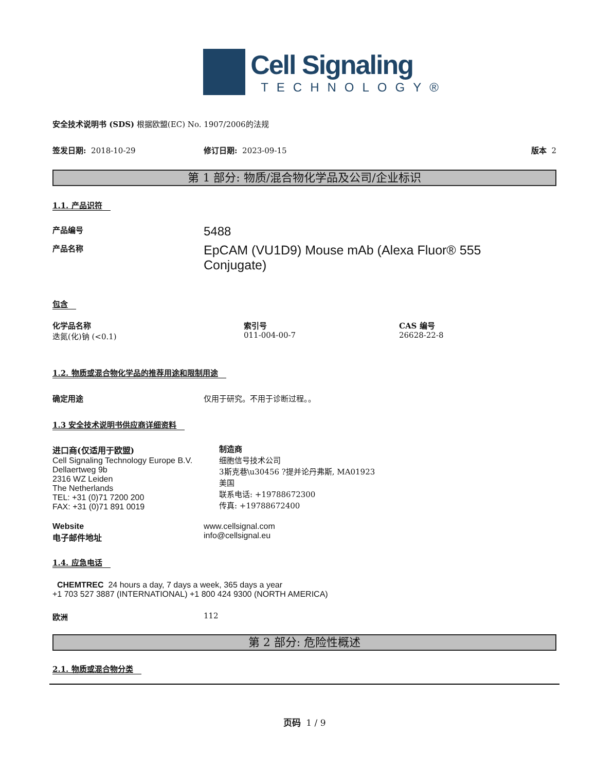Cell Signaling
TECHNOLOGY®
安全技术说明书 (SDS) 根据欧盟(EC) No. 1907/2006的法规
签发日期: 2018-10-29 修订日期: 2023-09-15 版本 2
第 1 部分: 物质/混合物化学品及公司/企业标识
1.1. 产品识符
产品编号
5488
产品名称
EpCAM (VU1D9) Mouse mAb (Alexa Fluor® 555 Conjugate)
包含
| 化学品名称 | 索引号 | CAS 编号 |
| --- | --- | --- |
| 迭氮(化)钠 (<0.1) | 011-004-00-7 | 26628-22-8 |
1.2. 物质或混合物化学品的推荐用途和限制用途
确定用途 仅用于研究。不用于诊断过程。。
1.3 安全技术说明书供应商详细资料
进口商(仅适用于欧盟)
Cell Signaling Technology Europe B.V.
Dellaertweg 9b
2316 WZ Leiden
The Netherlands
TEL: +31 (0)71 7200 200
FAX: +31 (0)71 891 0019
制造商
细胞信号技术公司
3斯克巷\u30456 ?提并论丹弗斯, MA01923
美国
联系电话: +19788672300
传真: +19788672400
Website
电子邮件地址
www.cellsignal.com
info@cellsignal.eu
1.4. 应急电话
CHEMTREC 24 hours a day, 7 days a week, 365 days a year
+1 703 527 3887 (INTERNATIONAL) +1 800 424 9300 (NORTH AMERICA)
欧洲 112
第 2 部分: 危险性概述
2.1. 物质或混合物分类
页码 1 / 9